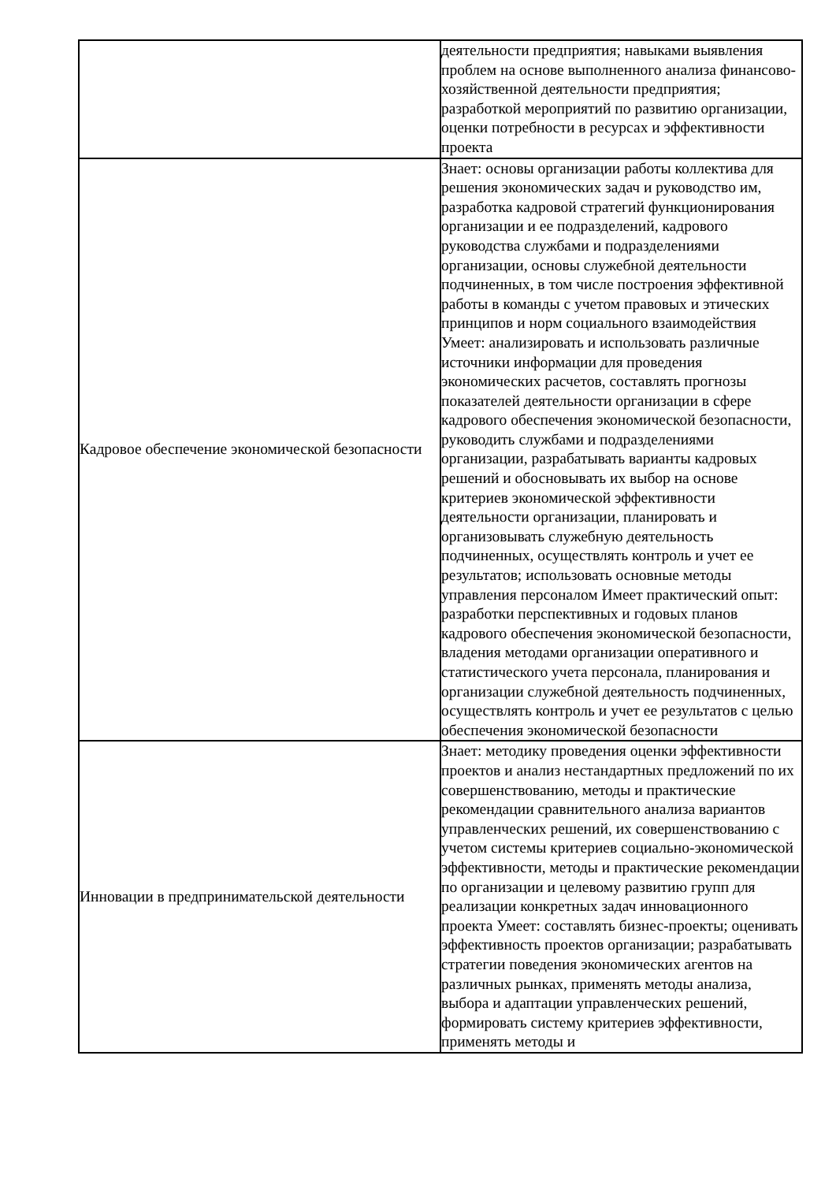| | деятельности предприятия; навыками выявления проблем на основе выполненного анализа финансово-хозяйственной деятельности предприятия; разработкой мероприятий по развитию организации, оценки потребности в ресурсах и эффективности проекта |
| Кадровое обеспечение экономической безопасности | Знает: основы организации работы коллектива для решения экономических задач и руководство им, разработка кадровой стратегий функционирования организации и ее подразделений, кадрового руководства службами и подразделениями организации, основы служебной деятельности подчиненных, в том числе построения эффективной работы в команды с учетом правовых и этических принципов и норм социального взаимодействия Умеет: анализировать и использовать различные источники информации для проведения экономических расчетов, составлять прогнозы показателей деятельности организации в сфере кадрового обеспечения экономической безопасности, руководить службами и подразделениями организации, разрабатывать варианты кадровых решений и обосновывать их выбор на основе критериев экономической эффективности деятельности организации, планировать и организовывать служебную деятельность подчиненных, осуществлять контроль и учет ее результатов; использовать основные методы управления персоналом Имеет практический опыт: разработки перспективных и годовых планов кадрового обеспечения экономической безопасности, владения методами организации оперативного и статистического учета персонала, планирования и организации служебной деятельность подчиненных, осуществлять контроль и учет ее результатов с целью обеспечения экономической безопасности |
| Инновации в предпринимательской деятельности | Знает: методику проведения оценки эффективности проектов и анализ нестандартных предложений по их совершенствованию, методы и практические рекомендации сравнительного анализа вариантов управленческих решений, их совершенствованию с учетом системы критериев социально-экономической эффективности, методы и практические рекомендации по организации и целевому развитию групп для реализации конкретных задач инновационного проекта Умеет: составлять бизнес-проекты; оценивать эффективность проектов организации; разрабатывать стратегии поведения экономических агентов на различных рынках, применять методы анализа, выбора и адаптации управленческих решений, формировать систему критериев эффективности, применять методы и |